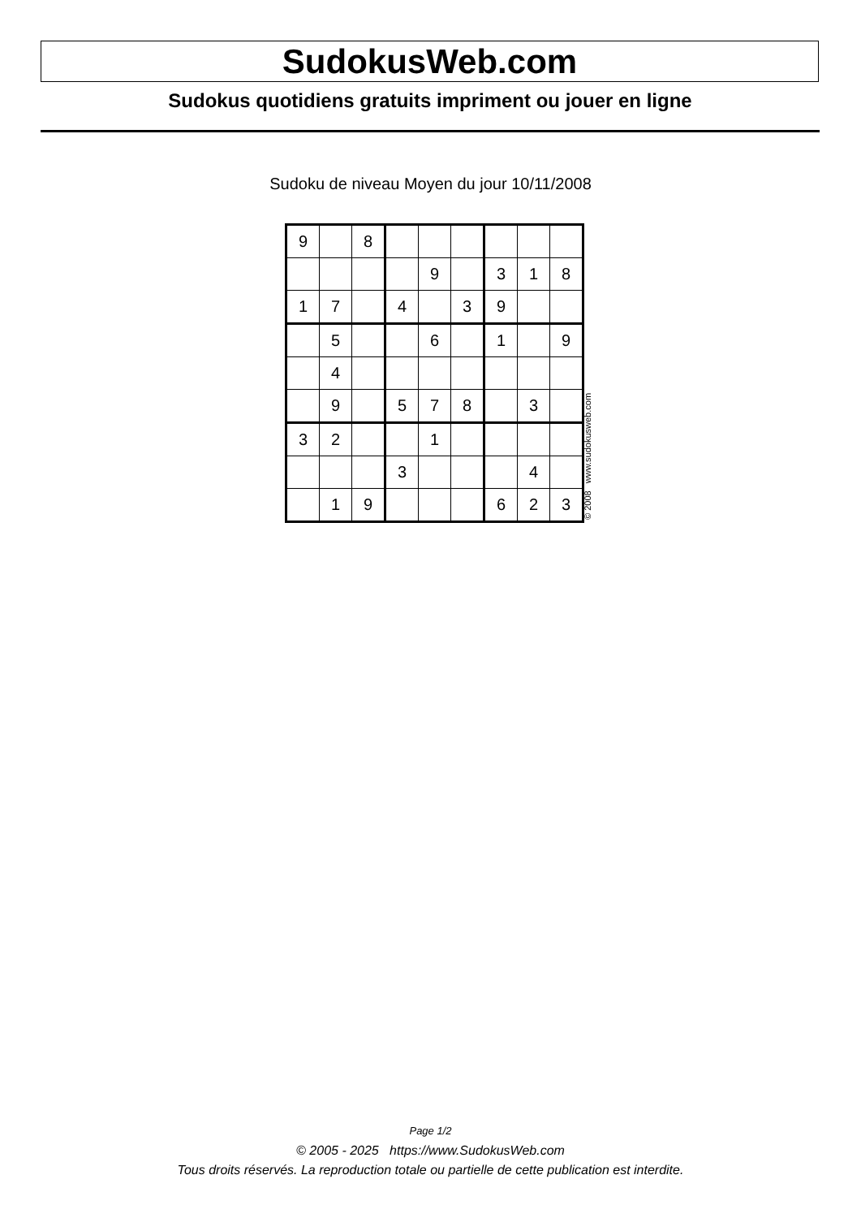SudokusWeb.com
Sudokus quotidiens gratuits impriment ou jouer en ligne
Sudoku de niveau Moyen du jour 10/11/2008
| 9 | | 8 | | | | | | |
| | | | | 9 | | 3 | 1 | 8 |
| 1 | 7 | | 4 | | 3 | 9 | | |
| | 5 | | | 6 | | 1 | | 9 |
| | 4 | | | | | | | |
| | 9 | | 5 | 7 | 8 | | 3 | |
| 3 | 2 | | | 1 | | | | |
| | | | 3 | | | | 4 | |
| | 1 | 9 | | | | 6 | 2 | 3 |
© 2008 www.sudokusweb.com
Page 1/2
© 2005 - 2025 https://www.SudokusWeb.com
Tous droits réservés. La reproduction totale ou partielle de cette publication est interdite.